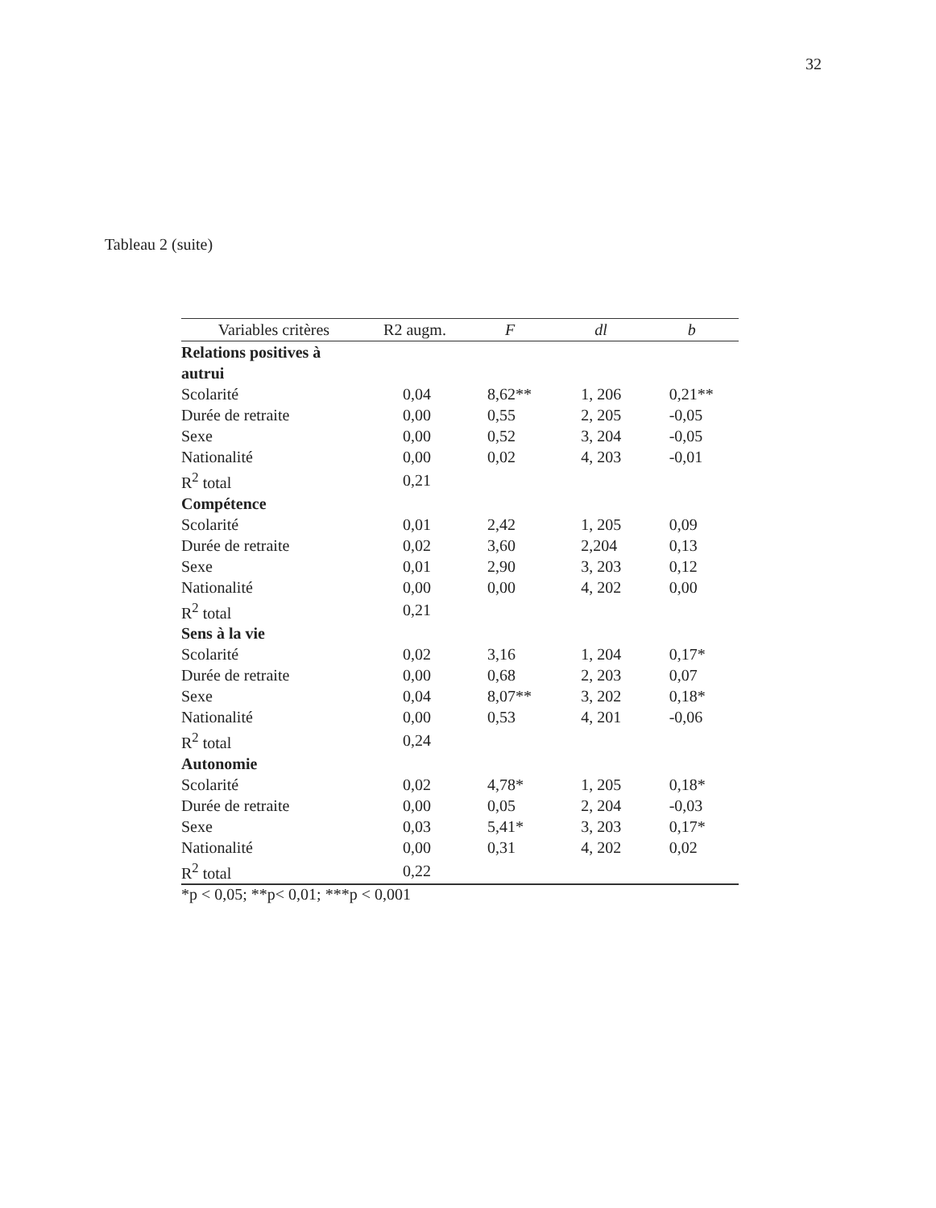32
Tableau 2 (suite)
| Variables critères | R2 augm. | F | dl | b |
| --- | --- | --- | --- | --- |
| Relations positives à autrui | | | | |
| Scolarité | 0,04 | 8,62** | 1, 206 | 0,21** |
| Durée de retraite | 0,00 | 0,55 | 2, 205 | -0,05 |
| Sexe | 0,00 | 0,52 | 3, 204 | -0,05 |
| Nationalité | 0,00 | 0,02 | 4, 203 | -0,01 |
| R<sup>2</sup> total | 0,21 | | | |
| Compétence | | | | |
| Scolarité | 0,01 | 2,42 | 1, 205 | 0,09 |
| Durée de retraite | 0,02 | 3,60 | 2,204 | 0,13 |
| Sexe | 0,01 | 2,90 | 3, 203 | 0,12 |
| Nationalité | 0,00 | 0,00 | 4, 202 | 0,00 |
| R<sup>2</sup> total | 0,21 | | | |
| Sens à la vie | | | | |
| Scolarité | 0,02 | 3,16 | 1, 204 | 0,17* |
| Durée de retraite | 0,00 | 0,68 | 2, 203 | 0,07 |
| Sexe | 0,04 | 8,07** | 3, 202 | 0,18* |
| Nationalité | 0,00 | 0,53 | 4, 201 | -0,06 |
| R<sup>2</sup> total | 0,24 | | | |
| Autonomie | | | | |
| Scolarité | 0,02 | 4,78* | 1, 205 | 0,18* |
| Durée de retraite | 0,00 | 0,05 | 2, 204 | -0,03 |
| Sexe | 0,03 | 5,41* | 3, 203 | 0,17* |
| Nationalité | 0,00 | 0,31 | 4, 202 | 0,02 |
| R<sup>2</sup> total | 0,22 | | | |
*p < 0,05; **p< 0,01; ***p < 0,001